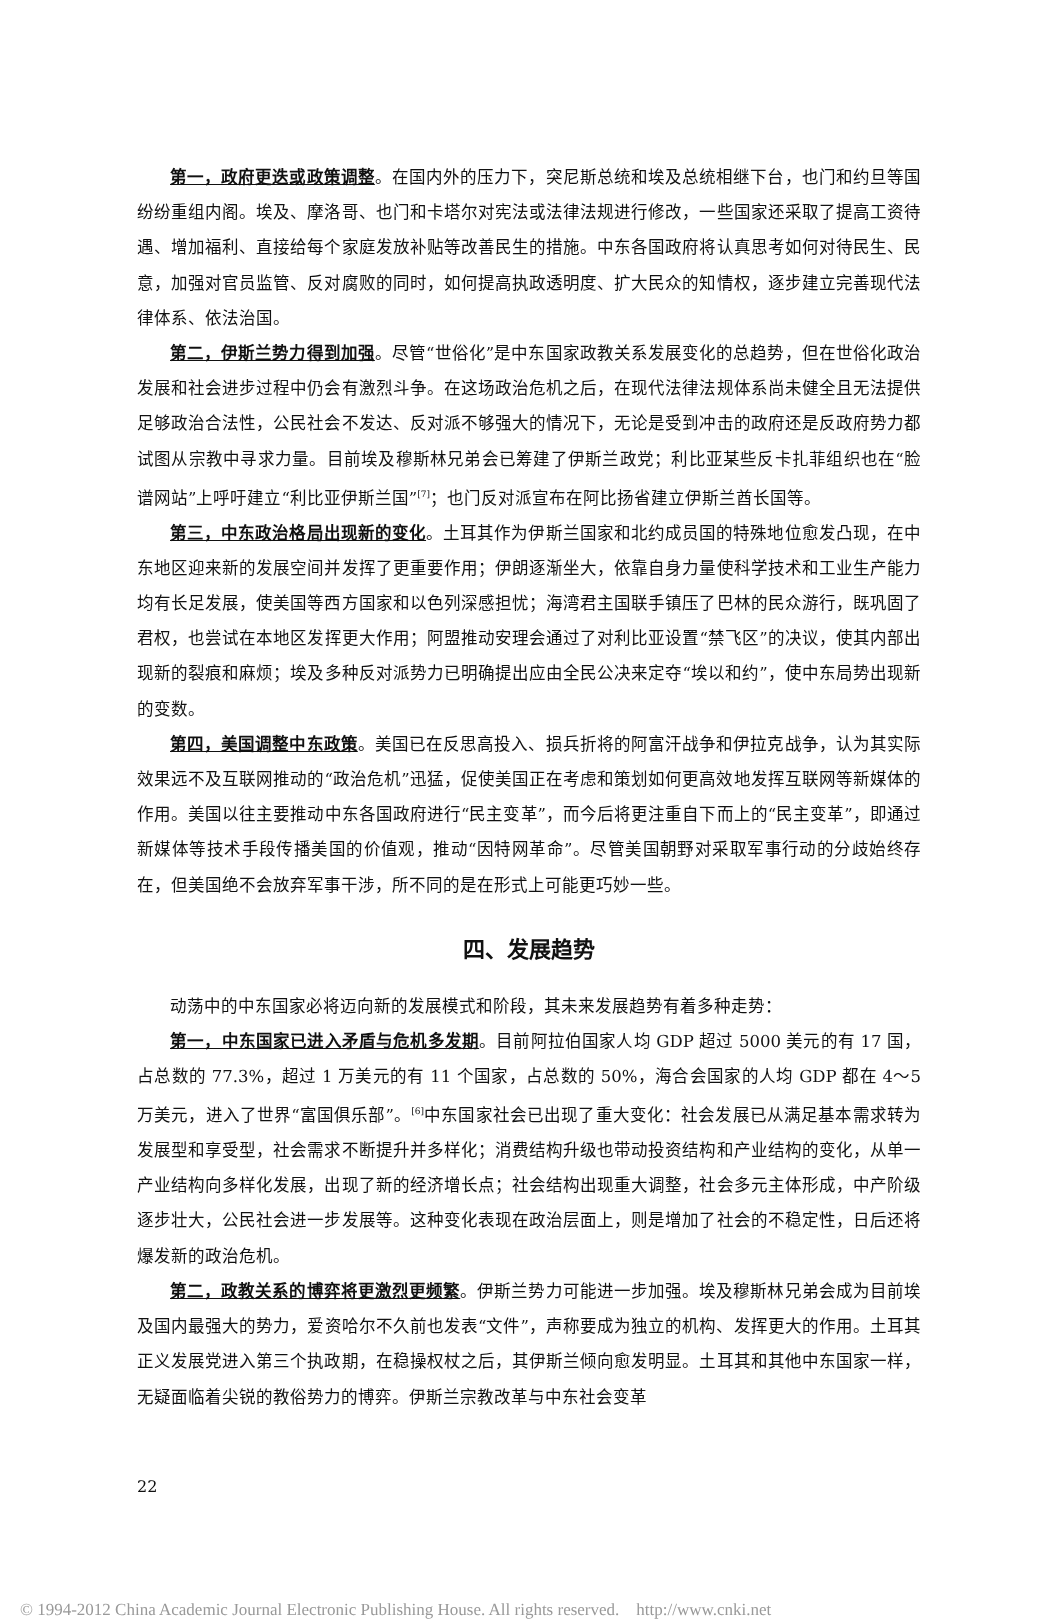第一，政府更迭或政策调整。在国内外的压力下，突尼斯总统和埃及总统相继下台，也门和约旦等国纷纷重组内阁。埃及、摩洛哥、也门和卡塔尔对宪法或法律法规进行修改，一些国家还采取了提高工资待遇、增加福利、直接给每个家庭发放补贴等改善民生的措施。中东各国政府将认真思考如何对待民生、民意，加强对官员监管、反对腐败的同时，如何提高执政透明度、扩大民众的知情权，逐步建立完善现代法律体系、依法治国。
第二，伊斯兰势力得到加强。尽管“世俗化”是中东国家政教关系发展变化的总趋势，但在世俗化政治发展和社会进步过程中仍会有激烈斗争。在这场政治危机之后，在现代法律法规体系尚未健全且无法提供足够政治合法性，公民社会不发达、反对派不够强大的情况下，无论是受到冲击的政府还是反政府势力都试图从宗教中寻求力量。目前埃及穆斯林兄弟会已筹建了伊斯兰政党；利比亚某些反卡扎菲组织也在“脸谱网站”上呼吁建立“利比亚伊斯兰国”<sup>[7]</sup>；也门反对派宣布在阿比扬省建立伊斯兰酋长国等。
第三，中东政治格局出现新的变化。土耳其作为伊斯兰国家和北约成员国的特殊地位愈发凸现，在中东地区迎来新的发展空间并发挥了更重要作用；伊朗逐渐坐大，依靠自身力量使科学技术和工业生产能力均有长足发展，使美国等西方国家和以色列深感担忧；海湾君主国联手镇压了巴林的民众游行，既巩固了君权，也尝试在本地区发挥更大作用；阿盟推动安理会通过了对利比亚设置“禁飞区”的决议，使其内部出现新的裂痕和麻烦；埃及多种反对派势力已明确提出应由全民公决来定夺“埃以和约”，使中东局势出现新的变数。
第四，美国调整中东政策。美国已在反思高投入、损兵折将的阿富汗战争和伊拉克战争，认为其实际效果远不及互联网推动的“政治危机”迅猛，促使美国正在考虑和策划如何更高效地发挥互联网等新媒体的作用。美国以往主要推动中东各国政府进行“民主变革”，而今后将更注重自下而上的“民主变革”，即通过新媒体等技术手段传播美国的价值观，推动“因特网革命”。尽管美国朝野对采取军事行动的分歧始终存在，但美国绝不会放弃军事干涉，所不同的是在形式上可能更巧妙一些。
四、发展趋势
动荡中的中东国家必将迈向新的发展模式和阶段，其未来发展趋势有着多种走势：
第一，中东国家已进入矛盾与危机多发期。目前阿拉伯国家人均 GDP 超过 5000 美元的有 17 国，占总数的 77.3%，超过 1 万美元的有 11 个国家，占总数的 50%，海合会国家的人均 GDP 都在 4～5 万美元，进入了世界“富国俱乐部”。<sup>[6]</sup>中东国家社会已出现了重大变化：社会发展已从满足基本需求转为发展型和享受型，社会需求不断提升并多样化；消费结构升级也带动投资结构和产业结构的变化，从单一产业结构向多样化发展，出现了新的经济增长点；社会结构出现重大调整，社会多元主体形成，中产阶级逐步壮大，公民社会进一步发展等。这种变化表现在政治层面上，则是增加了社会的不稳定性，日后还将爆发新的政治危机。
第二，政教关系的博弈将更激烈更频繁。伊斯兰势力可能进一步加强。埃及穆斯林兄弟会成为目前埃及国内最强大的势力，爱资哈尔不久前也发表“文件”，声称要成为独立的机构、发挥更大的作用。土耳其正义发展党进入第三个执政期，在稳操权杖之后，其伊斯兰倾向愈发明显。土耳其和其他中东国家一样，无疑面临着尖锐的教俗势力的博弈。伊斯兰宗教改革与中东社会变革
22
© 1994-2012 China Academic Journal Electronic Publishing House. All rights reserved. http://www.cnki.net